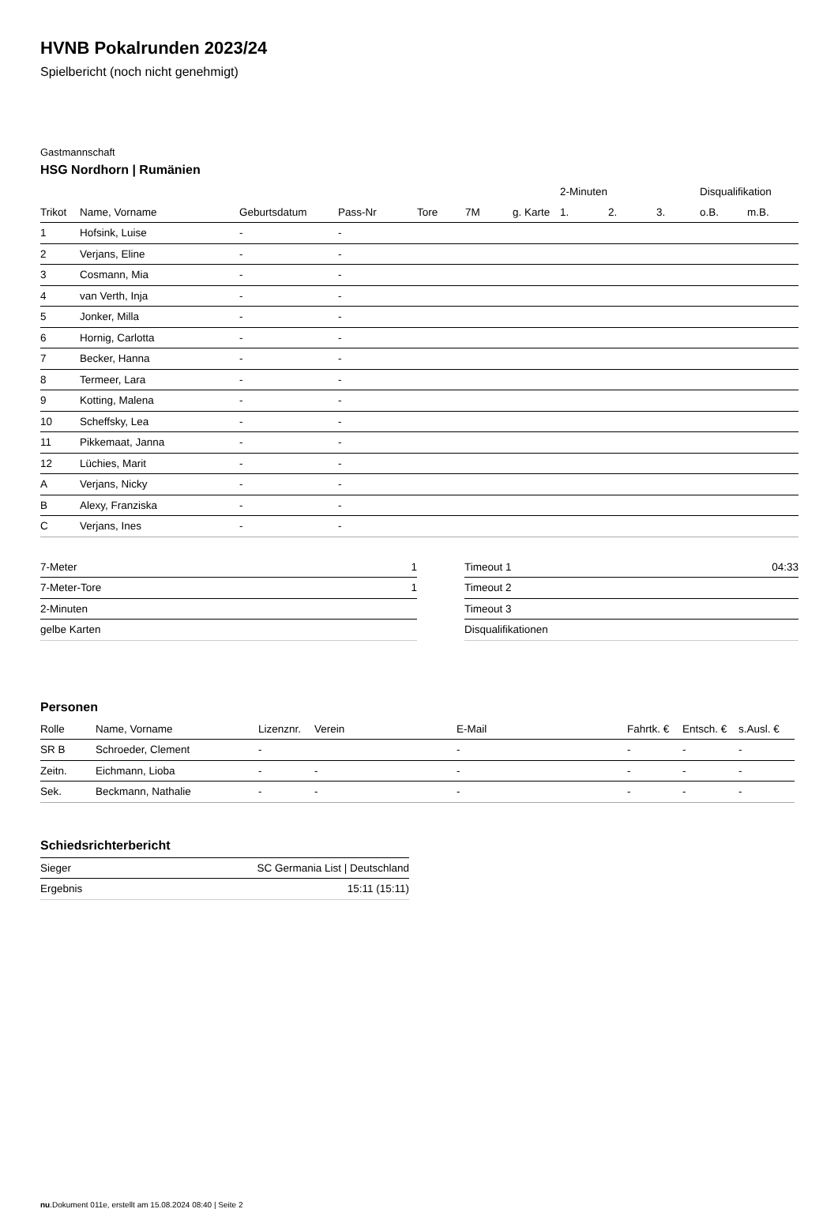HVNB Pokalrunden 2023/24
Spielbericht (noch nicht genehmigt)
Gastmannschaft
HSG Nordhorn | Rumänien
| | | | | | | | 2-Minuten | | | Disqualifikation | |
| --- | --- | --- | --- | --- | --- | --- | --- | --- | --- | --- | --- |
| Trikot | Name, Vorname | Geburtsdatum | Pass-Nr | Tore | 7M | g. Karte | 1. | 2. | 3. | o.B. | m.B. |
| 1 | Hofsink, Luise | - | - | | | | | | | | |
| 2 | Verjans, Eline | - | - | | | | | | | | |
| 3 | Cosmann, Mia | - | - | | | | | | | | |
| 4 | van Verth, Inja | - | - | | | | | | | | |
| 5 | Jonker, Milla | - | - | | | | | | | | |
| 6 | Hornig, Carlotta | - | - | | | | | | | | |
| 7 | Becker, Hanna | - | - | | | | | | | | |
| 8 | Termeer, Lara | - | - | | | | | | | | |
| 9 | Kotting, Malena | - | - | | | | | | | | |
| 10 | Scheffsky, Lea | - | - | | | | | | | | |
| 11 | Pikkemaat, Janna | - | - | | | | | | | | |
| 12 | Lüchies, Marit | - | - | | | | | | | | |
| A | Verjans, Nicky | - | - | | | | | | | | |
| B | Alexy, Franziska | - | - | | | | | | | | |
| C | Verjans, Ines | - | - | | | | | | | | |
| 7-Meter | 1 |
| 7-Meter-Tore | 1 |
| 2-Minuten | |
| gelbe Karten | |
| Timeout 1 | 04:33 |
| Timeout 2 | |
| Timeout 3 | |
| Disqualifikationen | |
Personen
| Rolle | Name, Vorname | Lizenznr. | Verein | E-Mail | Fahrtk. € | Entsch. € | s.Ausl. € |
| --- | --- | --- | --- | --- | --- | --- | --- |
| SR B | Schroeder, Clement | - | | - | - | - | - |
| Zeitn. | Eichmann, Lioba | - | - | - | - | - | - |
| Sek. | Beckmann, Nathalie | - | - | - | - | - | - |
Schiedsrichterbericht
| Sieger | SC Germania List / Deutschland |
| Ergebnis | 15:11 (15:11) |
nu.Dokument 011e, erstellt am 15.08.2024 08:40 | Seite 2